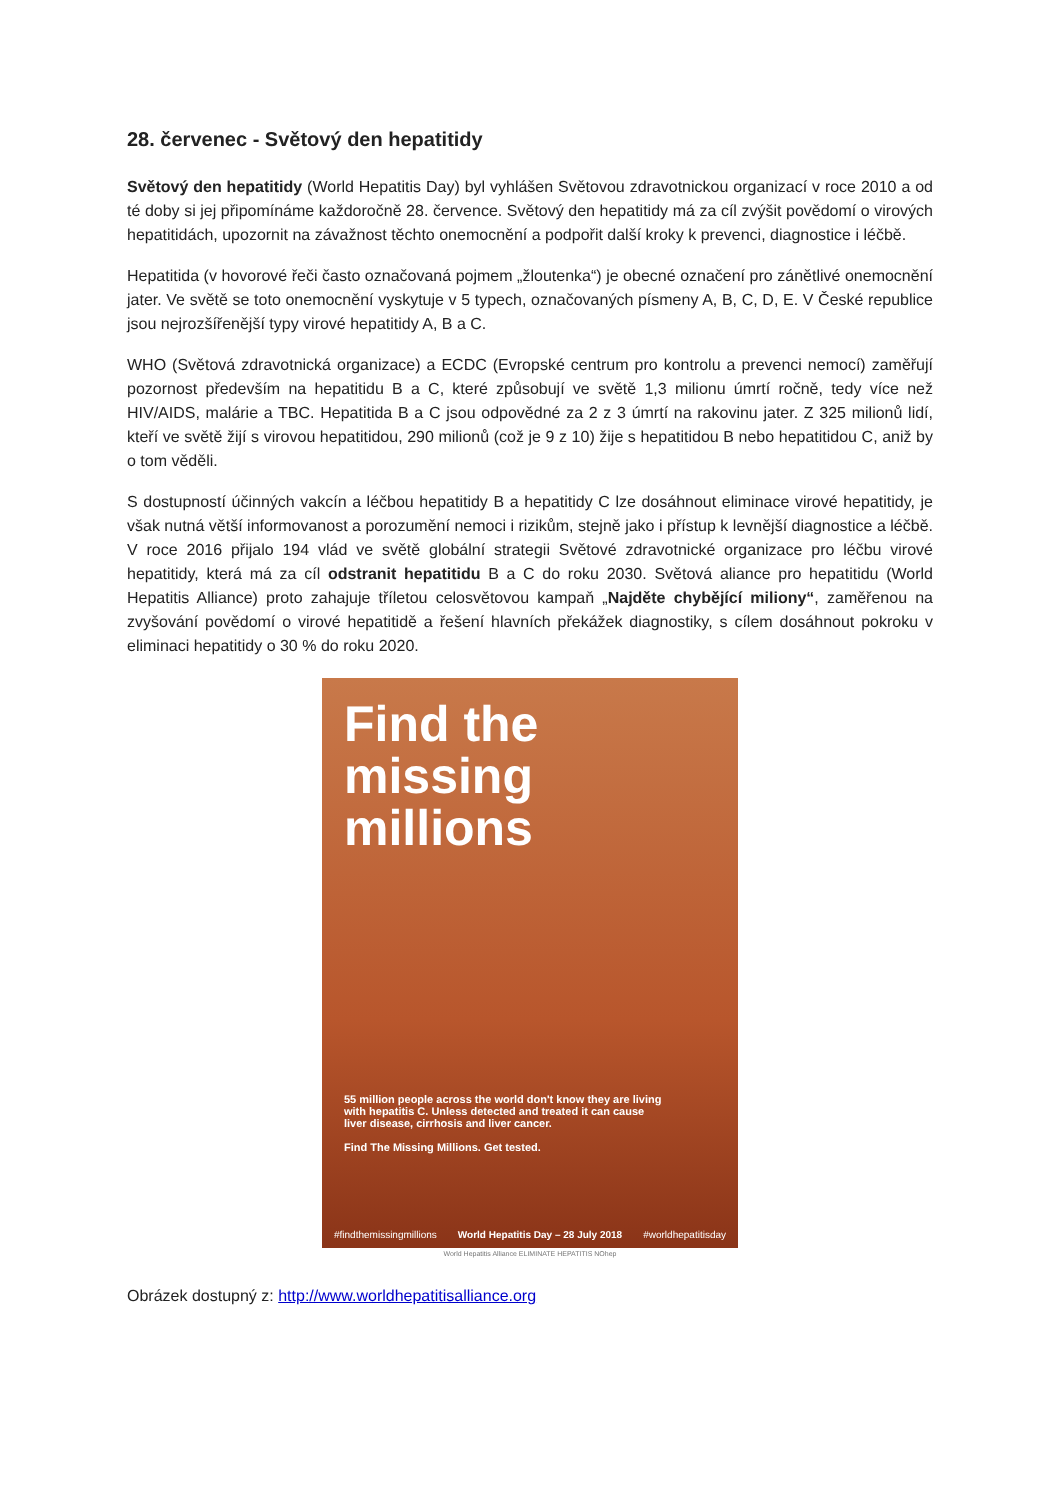28. červenec - Světový den hepatitidy
Světový den hepatitidy (World Hepatitis Day) byl vyhlášen Světovou zdravotnickou organizací v roce 2010 a od té doby si jej připomínáme každoročně 28. července. Světový den hepatitidy má za cíl zvýšit povědomí o virových hepatitidách, upozornit na závažnost těchto onemocnění a podpořit další kroky k prevenci, diagnostice i léčbě.
Hepatitida (v hovorové řeči často označovaná pojmem „žloutenka“) je obecné označení pro zánětlivé onemocnění jater. Ve světě se toto onemocnění vyskytuje v 5 typech, označovaných písmeny A, B, C, D, E. V České republice jsou nejrozšířenější typy virové hepatitidy A, B a C.
WHO (Světová zdravotnická organizace) a ECDC (Evropské centrum pro kontrolu a prevenci nemocí) zaměřují pozornost především na hepatitidu B a C, které způsobují ve světě 1,3 milionu úmrtí ročně, tedy více než HIV/AIDS, malárie a TBC. Hepatitida B a C jsou odpovědné za 2 z 3 úmrtí na rakovinu jater. Z 325 milionů lidí, kteří ve světě žijí s virovou hepatitidou, 290 milionů (což je 9 z 10) žije s hepatitidou B nebo hepatitidou C, aniž by o tom věděli.
S dostupností účinných vakcín a léčbou hepatitidy B a hepatitidy C lze dosáhnout eliminace virové hepatitidy, je však nutná větší informovanost a porozumění nemoci i rizikům, stejně jako i přístup k levnější diagnostice a léčbě. V roce 2016 přijalo 194 vlád ve světě globální strategii Světové zdravotnické organizace pro léčbu virové hepatitidy, která má za cíl odstranit hepatitidu B a C do roku 2030. Světová aliance pro hepatitidu (World Hepatitis Alliance) proto zahajuje tříletou celosvětovou kampaň „Najděte chybějící miliony“, zaměřenou na zvyšování povědomí o virové hepatitidě a řešení hlavních překážek diagnostiky, s cílem dosáhnout pokroku v eliminaci hepatitidy o 30 % do roku 2020.
Find the
missing
millions
55 million people across the world don't know they are living with hepatitis C. Unless detected and treated it can cause liver disease, cirrhosis and liver cancer.
Find The Missing Millions. Get tested.
#findthemissingmillions World Hepatitis Day – 28 July 2018 #worldhepatitisday
World Hepatitis Alliance ELIMINATE HEPATITIS NOhep
Obrázek dostupný z: http://www.worldhepatitisalliance.org